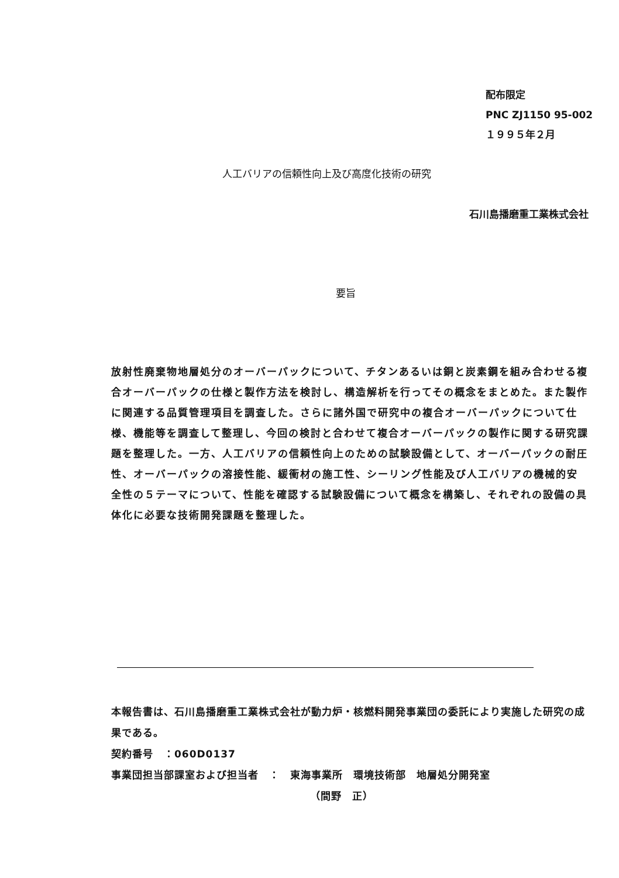配布限定
PNC ZJ1150 95-002
１９９５年２月
人工バリアの信頼性向上及び高度化技術の研究
石川島播磨重工業株式会社
要旨
放射性廃棄物地層処分のオーバーパックについて、チタンあるいは銅と炭素鋼を組み合わせる複合オーバーパックの仕様と製作方法を検討し、構造解析を行ってその概念をまとめた。また製作に関連する品質管理項目を調査した。さらに諸外国で研究中の複合オーバーパックについて仕様、機能等を調査して整理し、今回の検討と合わせて複合オーバーパックの製作に関する研究課題を整理した。一方、人工バリアの信頼性向上のための試験設備として、オーバーパックの耐圧性、オーバーパックの溶接性能、緩衝材の施工性、シーリング性能及び人工バリアの機械的安全性の５テーマについて、性能を確認する試験設備について概念を構築し、それぞれの設備の具体化に必要な技術開発課題を整理した。
本報告書は、石川島播磨重工業株式会社が動力炉・核燃料開発事業団の委託により実施した研究の成果である。
契約番号　：060D0137
事業団担当部課室および担当者　：　東海事業所　環境技術部　地層処分開発室
（間野　正）